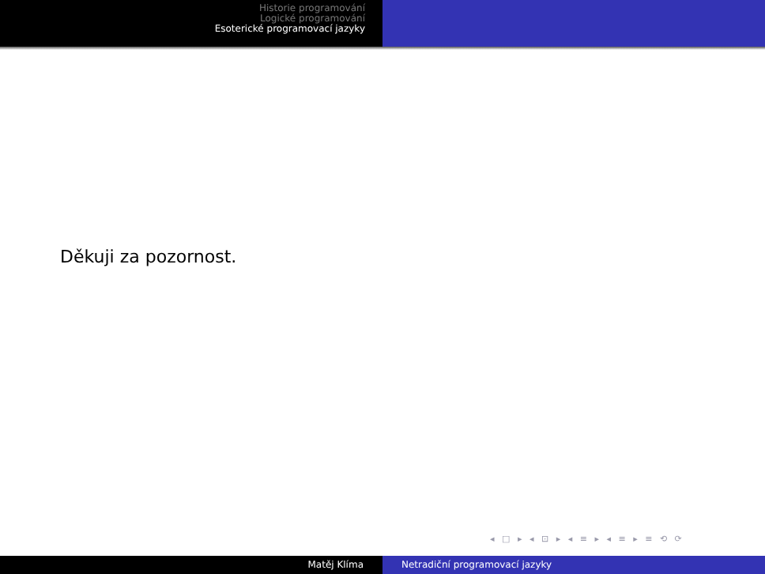Historie programování
Logické programování
Esoterické programovací jazyky
Děkuji za pozornost.
◂ □ ▸ ◂ ⊡ ▸ ◂ ≡ ▸ ◂ ≡ ▸ ≡ ⟲ ⟳
Matěj Klíma Netradiční programovací jazyky